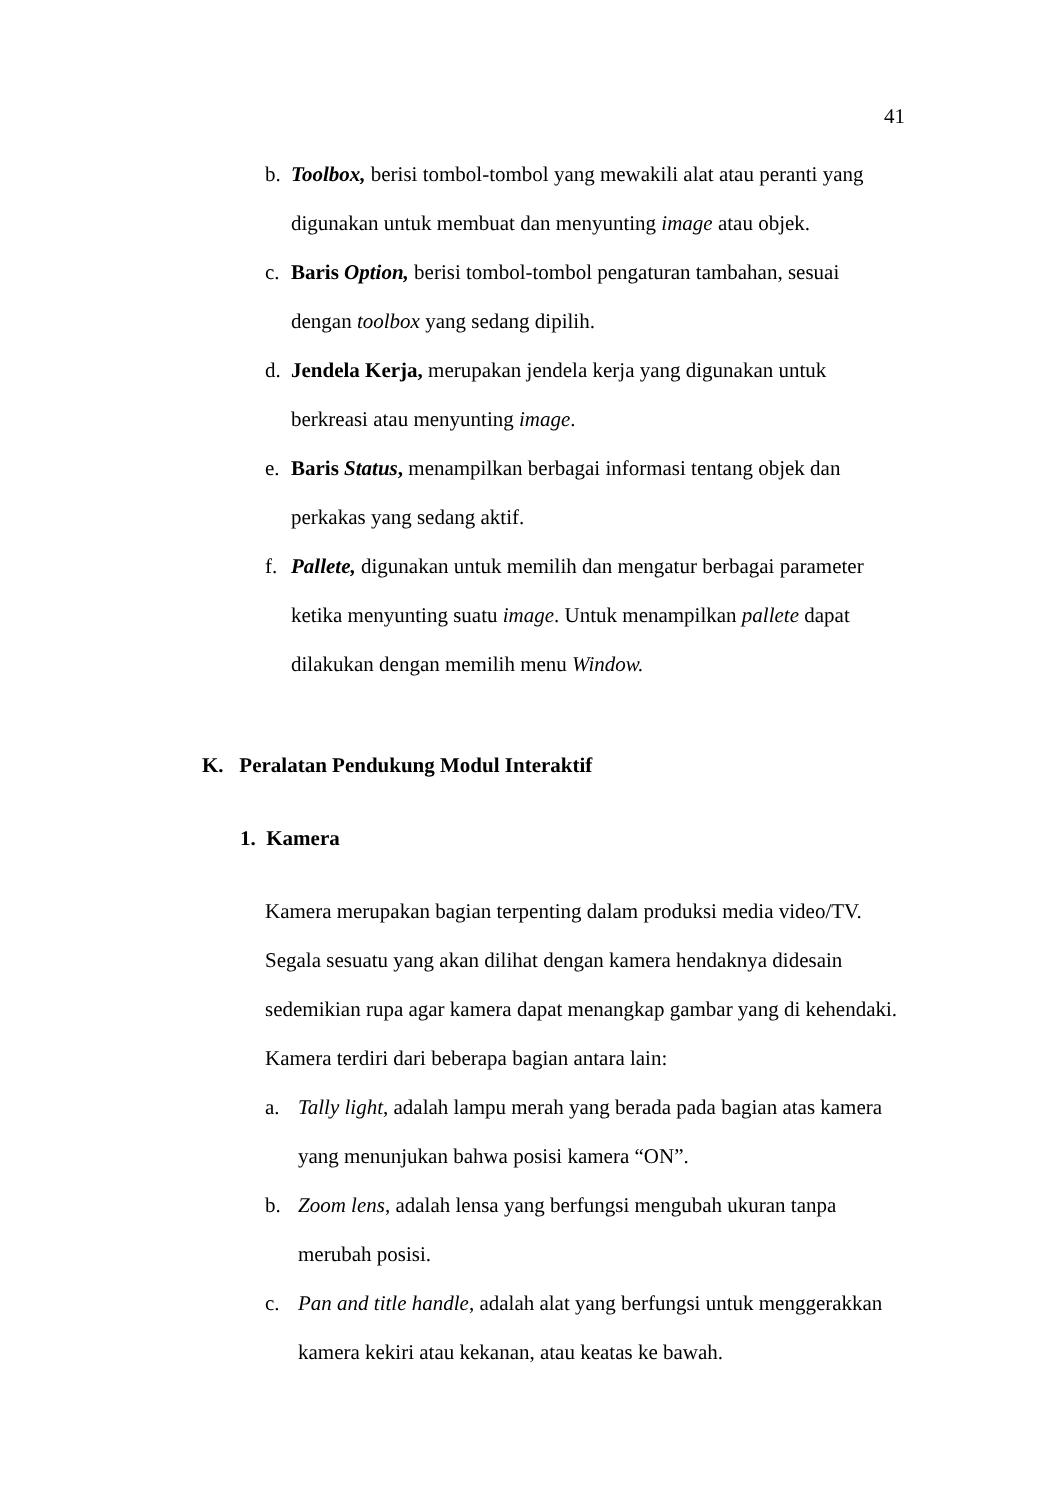41
b. Toolbox, berisi tombol-tombol yang mewakili alat atau peranti yang digunakan untuk membuat dan menyunting image atau objek.
c. Baris Option, berisi tombol-tombol pengaturan tambahan, sesuai dengan toolbox yang sedang dipilih.
d. Jendela Kerja, merupakan jendela kerja yang digunakan untuk berkreasi atau menyunting image.
e. Baris Status, menampilkan berbagai informasi tentang objek dan perkakas yang sedang aktif.
f. Pallete, digunakan untuk memilih dan mengatur berbagai parameter ketika menyunting suatu image. Untuk menampilkan pallete dapat dilakukan dengan memilih menu Window.
K. Peralatan Pendukung Modul Interaktif
1. Kamera
Kamera merupakan bagian terpenting dalam produksi media video/TV. Segala sesuatu yang akan dilihat dengan kamera hendaknya didesain sedemikian rupa agar kamera dapat menangkap gambar yang di kehendaki. Kamera terdiri dari beberapa bagian antara lain:
a. Tally light, adalah lampu merah yang berada pada bagian atas kamera yang menunjukan bahwa posisi kamera “ON”.
b. Zoom lens, adalah lensa yang berfungsi mengubah ukuran tanpa merubah posisi.
c. Pan and title handle, adalah alat yang berfungsi untuk menggerakkan kamera kekiri atau kekanan, atau keatas ke bawah.